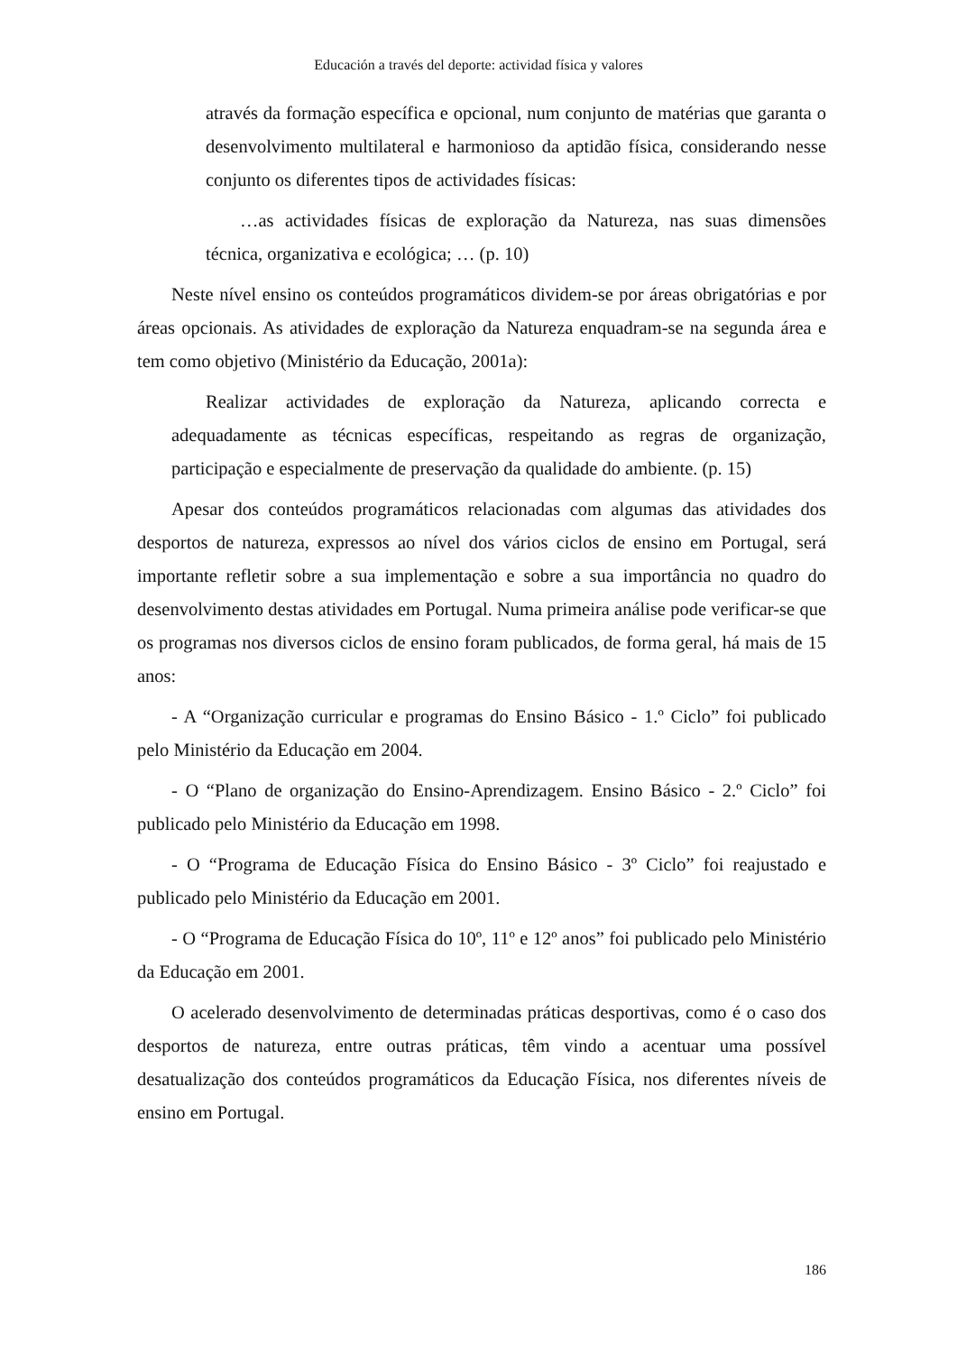Educación a través del deporte: actividad física y valores
através da formação específica e opcional, num conjunto de matérias que garanta o desenvolvimento multilateral e harmonioso da aptidão física, considerando nesse conjunto os diferentes tipos de actividades físicas:
…as actividades físicas de exploração da Natureza, nas suas dimensões técnica, organizativa e ecológica; … (p. 10)
Neste nível ensino os conteúdos programáticos dividem-se por áreas obrigatórias e por áreas opcionais. As atividades de exploração da Natureza enquadram-se na segunda área e tem como objetivo (Ministério da Educação, 2001a):
Realizar actividades de exploração da Natureza, aplicando correcta e adequadamente as técnicas específicas, respeitando as regras de organização, participação e especialmente de preservação da qualidade do ambiente. (p. 15)
Apesar dos conteúdos programáticos relacionadas com algumas das atividades dos desportos de natureza, expressos ao nível dos vários ciclos de ensino em Portugal, será importante refletir sobre a sua implementação e sobre a sua importância no quadro do desenvolvimento destas atividades em Portugal. Numa primeira análise pode verificar-se que os programas nos diversos ciclos de ensino foram publicados, de forma geral, há mais de 15 anos:
- A “Organização curricular e programas do Ensino Básico - 1.º Ciclo” foi publicado pelo Ministério da Educação em 2004.
- O “Plano de organização do Ensino-Aprendizagem. Ensino Básico - 2.º Ciclo” foi publicado pelo Ministério da Educação em 1998.
- O “Programa de Educação Física do Ensino Básico - 3º Ciclo” foi reajustado e publicado pelo Ministério da Educação em 2001.
- O “Programa de Educação Física do 10º, 11º e 12º anos” foi publicado pelo Ministério da Educação em 2001.
O acelerado desenvolvimento de determinadas práticas desportivas, como é o caso dos desportos de natureza, entre outras práticas, têm vindo a acentuar uma possível desatualização dos conteúdos programáticos da Educação Física, nos diferentes níveis de ensino em Portugal.
186